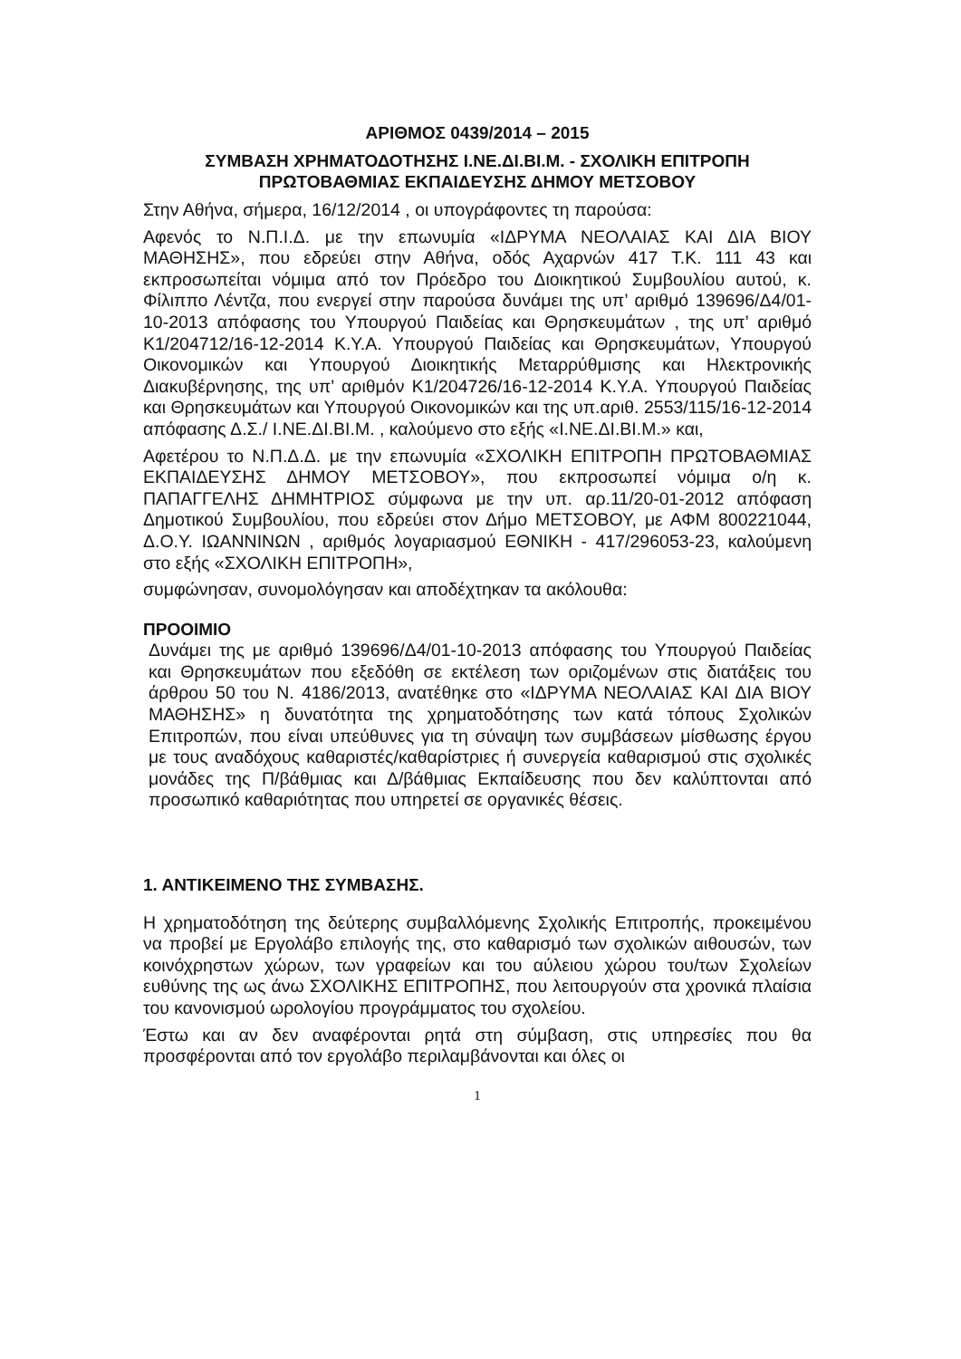ΑΡΙΘΜΟΣ 0439/2014 – 2015
ΣΥΜΒΑΣΗ ΧΡΗΜΑΤΟΔΟΤΗΣΗΣ Ι.ΝΕ.ΔΙ.ΒΙ.Μ. - ΣΧΟΛΙΚΗ ΕΠΙΤΡΟΠΗ
ΠΡΩΤΟΒΑΘΜΙΑΣ ΕΚΠΑΙΔΕΥΣΗΣ ΔΗΜΟΥ ΜΕΤΣΟΒΟΥ
Στην Αθήνα, σήμερα, 16/12/2014 , οι υπογράφοντες τη παρούσα:
Αφενός το Ν.Π.Ι.Δ. με την επωνυμία «ΙΔΡΥΜΑ ΝΕΟΛΑΙΑΣ ΚΑΙ ΔΙΑ ΒΙΟΥ ΜΑΘΗΣΗΣ», που εδρεύει στην Αθήνα, οδός Αχαρνών 417 Τ.Κ. 111 43 και εκπροσωπείται νόμιμα από τον Πρόεδρο του Διοικητικού Συμβουλίου αυτού, κ. Φίλιππο Λέντζα, που ενεργεί στην παρούσα δυνάμει της υπ’ αριθμό 139696/Δ4/01-10-2013 απόφασης του Υπουργού Παιδείας και Θρησκευμάτων , της υπ’ αριθμό Κ1/204712/16-12-2014 Κ.Υ.Α. Υπουργού Παιδείας και Θρησκευμάτων, Υπουργού Οικονομικών και Υπουργού Διοικητικής Μεταρρύθμισης και Ηλεκτρονικής Διακυβέρνησης, της υπ’ αριθμόν Κ1/204726/16-12-2014 Κ.Υ.Α. Υπουργού Παιδείας και Θρησκευμάτων και Υπουργού Οικονομικών και της υπ.αριθ. 2553/115/16-12-2014 απόφασης Δ.Σ./ Ι.ΝΕ.ΔΙ.ΒΙ.Μ. , καλούμενο στο εξής «Ι.ΝΕ.ΔΙ.ΒΙ.Μ.» και,
Αφετέρου το Ν.Π.Δ.Δ. με την επωνυμία «ΣΧΟΛΙΚΗ ΕΠΙΤΡΟΠΗ ΠΡΩΤΟΒΑΘΜΙΑΣ ΕΚΠΑΙΔΕΥΣΗΣ ΔΗΜΟΥ ΜΕΤΣΟΒΟΥ», που εκπροσωπεί νόμιμα ο/η κ. ΠΑΠΑΓΓΕΛΗΣ ΔΗΜΗΤΡΙΟΣ σύμφωνα με την υπ. αρ.11/20-01-2012 απόφαση Δημοτικού Συμβουλίου, που εδρεύει στον Δήμο ΜΕΤΣΟΒΟΥ, με ΑΦΜ 800221044, Δ.Ο.Υ. ΙΩΑΝΝΙΝΩΝ , αριθμός λογαριασμού ΕΘΝΙΚΗ - 417/296053-23, καλούμενη στο εξής «ΣΧΟΛΙΚΗ ΕΠΙΤΡΟΠΗ»,
συμφώνησαν, συνομολόγησαν και αποδέχτηκαν τα ακόλουθα:
ΠΡΟΟΙΜΙΟ
Δυνάμει της με αριθμό 139696/Δ4/01-10-2013 απόφασης του Υπουργού Παιδείας και Θρησκευμάτων που εξεδόθη σε εκτέλεση των οριζομένων στις διατάξεις του άρθρου 50 του Ν. 4186/2013, ανατέθηκε στο «ΙΔΡΥΜΑ ΝΕΟΛΑΙΑΣ ΚΑΙ ΔΙΑ ΒΙΟΥ ΜΑΘΗΣΗΣ» η δυνατότητα της χρηματοδότησης των κατά τόπους Σχολικών Επιτροπών, που είναι υπεύθυνες για τη σύναψη των συμβάσεων μίσθωσης έργου με τους αναδόχους καθαριστές/καθαρίστριες ή συνεργεία καθαρισμού στις σχολικές μονάδες της Π/βάθμιας και Δ/βάθμιας Εκπαίδευσης που δεν καλύπτονται από προσωπικό καθαριότητας που υπηρετεί σε οργανικές θέσεις.
1. ΑΝΤΙΚΕΙΜΕΝΟ ΤΗΣ ΣΥΜΒΑΣΗΣ.
Η χρηματοδότηση της δεύτερης συμβαλλόμενης Σχολικής Επιτροπής, προκειμένου να προβεί με Εργολάβο επιλογής της, στο καθαρισμό των σχολικών αιθουσών, των κοινόχρηστων χώρων, των γραφείων και του αύλειου χώρου του/των Σχολείων ευθύνης της ως άνω ΣΧΟΛΙΚΗΣ ΕΠΙΤΡΟΠΗΣ, που λειτουργούν στα χρονικά πλαίσια του κανονισμού ωρολογίου προγράμματος του σχολείου.
Έστω και αν δεν αναφέρονται ρητά στη σύμβαση, στις υπηρεσίες που θα προσφέρονται από τον εργολάβο περιλαμβάνονται και όλες οι
1